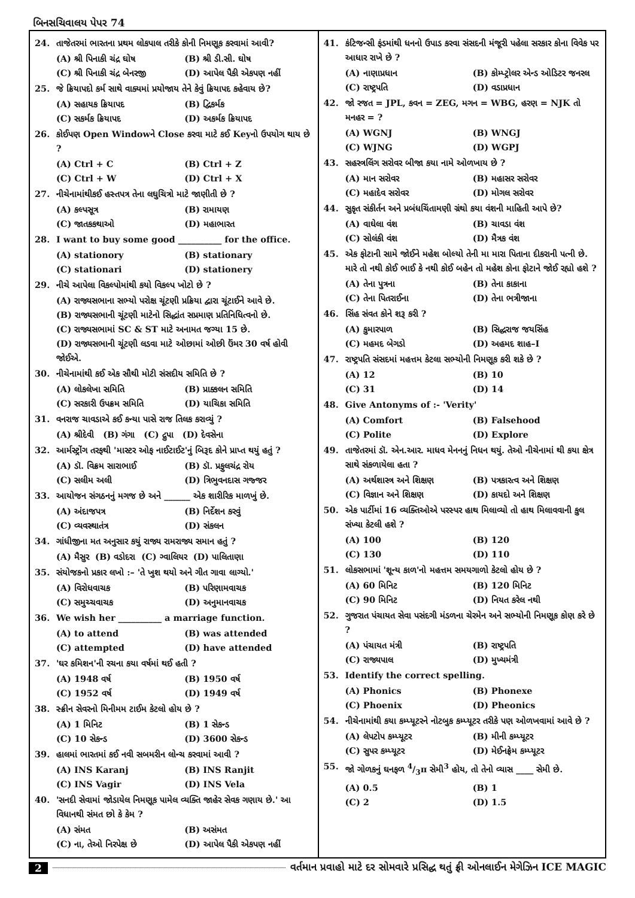બિનસચિવાલય પેપર 74
24. તાજેતરમાં ભારતના પ્રથમ લોકપાલ તરીકે કોની નિમણૂક કરવામાં આવી?
(A) શ્રી પિનાકી ચંદ્ર ઘોષ (B) શ્રી ડી.સી. ઘોષ (C) શ્રી પિનાકી ચંદ્ર બેનરજી (D) આપેલ પૈકી એકપણ નહીં
25. જે ક્રિયાપદો કર્મ સાથે વાક્યમાં પ્રયોજાય તેને કેવું ક્રિયાપદ કહેવાય છે?
(A) સહાયક ક્રિયાપદ (B) દ્વિકર્મક (C) સકર્મક ક્રિયાપદ (D) અકર્મક ક્રિયાપદ
26. કોઈપણ Open Windowને Close કરવા માટે કઈ Keyનો ઉપયોગ થાય છે ?
(A) Ctrl + C (B) Ctrl + Z (C) Ctrl + W (D) Ctrl + X
27. નીચેનામાંથીકઈ હસ્તપત્ર તેના લઘુચિત્રો માટે જાણીતી છે ?
(A) કલ્પસૂત્ર (B) રામાયણ (C) જાતકકથાઓ (D) મહાભારત
28. I want to buy some good __________ for the office.
(A) stationory (B) stationary (C) stationari (D) stationery
29. નીચે આપેલા વિકલ્પોમાંથી કયો વિકલ્પ ખોટો છે ?
(A) રાજ્યસભાના સભ્યો પરોક્ષ ચૂંટણી પ્રક્રિયા દ્વારા ચૂંટાઈને આવે છે.
(B) રાજ્યસભાની ચૂંટણી માટેનો સિદ્ધાંત સપ્રમાણ પ્રતિનિધિત્વનો છે.
(C) રાજ્યસભામાં SC & ST માટે અનામત જગ્યા 15 છે.
(D) રાજ્યસભાની ચૂંટણી લડવા માટે ઓછામાં ઓછી ઉંમર 30 વર્ષ હોવી જોઈએ.
30. નીચેનામાંથી કઈ એક સૌથી મોટી સંસદીય સમિતિ છે ?
(A) લોકલેખા સમિતિ (B) પ્રાક્કલન સમિતિ (C) સરકારી ઉપક્રમ સમિતિ (D) યાચિકા સમિતિ
31. વનરાજ ચાવડાએ કઈ કન્યા પાસે રાજ તિલક કરાવ્યું ?
(A) શ્રીદેવી (B) ગંગા (C) દ્રુપા (D) દેવસેના
32. આર્મસ્ટ્રોંગ તરફથી 'માસ્ટર ઓફ નાઈટાઈટ'નું બિરૂદ કોને પ્રાપ્ત થયું હતું ?
(A) ડૉ. વિક્રમ સારાભાઈ (B) ડૉ. પ્રફુલચંદ્ર રોય (C) સલીમ અલી (D) ત્રિભુવનદાસ ગજ્જર
33. આયોજન સંગઠનનું મગજ છે અને ______ એક શારીરિક માળખું છે.
(A) અંદાજપત્ર (B) નિર્દેશન કરવું (C) વ્યવસ્થાતંત્ર (D) સંકલન
34. ગાંધીજીના મત અનુસાર કયું રાજ્ય રામરાજ્ય સમાન હતું ?
(A) મૈસુર (B) વડોદરા (C) ગ્વાલિયર (D) પાલિતાણા
35. સંયોજકનો પ્રકાર લખો :– 'તે ખુશ થયો અને ગીત ગાવા લાગ્યો.'
(A) વિરોધવાચક (B) પરિણામવાચક (C) સમુચ્ચવાચક (D) અનુમાનવાચક
36. We wish her __________ a marriage function.
(A) to attend (B) was attended (C) attempted (D) have attended
37. 'ઘર કમિશન'ની રચના કયા વર્ષમાં થઈ હતી ?
(A) 1948 વર્ષ (B) 1950 વર્ષ (C) 1952 વર્ષ (D) 1949 વર્ષ
38. સ્ક્રીન સેવરનો મિનીમમ ટાઈમ કેટલો હોય છે ?
(A) 1 મિનિટ (B) 1 સેકન્ડ (C) 10 સેકન્ડ (D) 3600 સેકન્ડ
39. હાલમાં ભારતમાં કઈ નવી સબમરીન લોન્ચ કરવામાં આવી ?
(A) INS Karanj (B) INS Ranjit (C) INS Vagir (D) INS Vela
40. 'સનદી સેવામાં જોડાયેલ નિમણૂક પામેલ વ્યક્તિ જાહેર સેવક ગણાય છે.' આ વિધાનથી સંમત છો કે કેમ ?
(A) સંમત (B) અસંમત (C) ના, તેઓ નિરપેક્ષ છે (D) આપેલ પૈકી એકપણ નહીં
41. કંટિજન્સી ફંડમાંથી ધનનો ઉપાડ કરવા સંસદની મંજૂરી પહેલા સરકાર કોના વિવેક પર આધાર રાખે છે ?
(A) નાણાપ્રધાન (B) કોમ્પ્ટ્રોલર એન્ડ ઓડિટર જનરલ (C) રાષ્ટ્રપતિ (D) વડાપ્રધાન
42. જો રજત = JPL, કવન = ZEG, મગન = WBG, હરણ = NJK તો મનહર = ?
(A) WGNJ (B) WNGJ (C) WJNG (D) WGPJ
43. સહસ્ત્રલિંગ સરોવર બીજા કયા નામે ઓળખાય છે ?
(A) માન સરોવર (B) મહાસર સરોવર (C) મહાદેવ સરોવર (D) મોગલ સરોવર
44. સુકૃત સંકીર્તન અને પ્રબંધચિંતામણી ગ્રંથો કયા વંશની માહિતી આપે છે?
(A) વાઘેલા વંશ (B) ચાવડા વંશ (C) સોલંકી વંશ (D) મૈત્રક વંશ
45. એક ફોટાની સામે જોઈને મહેશ બોલ્યો તેની મા મારા પિતાના દીકરાની પત્ની છે. મારે તો નથી કોઈ ભાઈ કે નથી કોઈ બહેન તો મહેશ કોના ફોટાને જોઈ રહ્યો હશે ?
(A) તેના પુત્રના (B) તેના કાકાના (C) તેના પિતરાઈના (D) તેના ભત્રીજાના
46. સિંહ સંવત કોને શરૂ કરી ?
(A) કુમારપાળ (B) સિદ્ધરાજ જયસિંહ (C) મહમદ બેગડો (D) અહમદ શાહ–I
47. રાષ્ટ્રપતિ સંસદમાં મહત્તમ કેટલા સભ્યોની નિમણૂક કરી શકે છે ?
(A) 12 (B) 10 (C) 31 (D) 14
48. Give Antonyms of :- 'Verity'
(A) Comfort (B) Falsehood (C) Polite (D) Explore
49. તાજેતરમાં ડૉ. એન.આર. માધવ મેનનનું નિધન થયું. તેઓ નીચેનામાં થી કયા ક્ષેત્ર સાથે સંકળાયેલા હતા ?
(A) અર્થશાસ્ત્ર અને શિક્ષણ (B) પત્રકારત્વ અને શિક્ષણ (C) વિજ્ઞાન અને શિક્ષણ (D) કાયદો અને શિક્ષણ
50. એક પાર્ટીમાં 16 વ્યક્તિઓએ પરસ્પર હાથ મિલાવ્યો તો હાથ મિલાવવાની કુલ સંખ્યા કેટલી હશે ?
(A) 100 (B) 120 (C) 130 (D) 110
51. લોકસભામાં 'શૂન્ય કાળ'નો મહત્તમ સમયગાળો કેટલો હોય છે ?
(A) 60 મિનિટ (B) 120 મિનિટ (C) 90 મિનિટ (D) નિયત કરેલ નથી
52. ગુજરાત પંચાયત સેવા પસંદગી મંડળના ચેરમેન અને સભ્યોની નિમણૂક કોણ કરે છે ?
(A) પંચાયત મંત્રી (B) રાષ્ટ્રપતિ (C) રાજ્યપાલ (D) મુખ્યમંત્રી
53. Identify the correct spelling.
(A) Phonics (B) Phonexe (C) Phoenix (D) Pheonics
54. નીચેનામાંથી કયા કમ્પ્યૂટરને નોટબુક કમ્પ્યૂટર તરીકે પણ ઓળખવામાં આવે છે ?
(A) લેપટોપ કમ્પ્યૂટર (B) મીની કમ્પ્યૂટર (C) સુપર કમ્પ્યૂટર (D) મેઈનફ્રેમ કમ્પ્યૂટર
55. જો ગોળકનું ઘનફળ 4/3π સેમી<sup>3</sup> હોય, તો તેનો વ્યાસ ____ સેમી છે.
(A) 0.5 (B) 1 (C) 2 (D) 1.5
2 વર્તમાન પ્રવાહો માટે દર સોમવારે પ્રસિદ્ધ થતું ફ્રી ઓનલાઈન મેગેઝિન ICE MAGIC